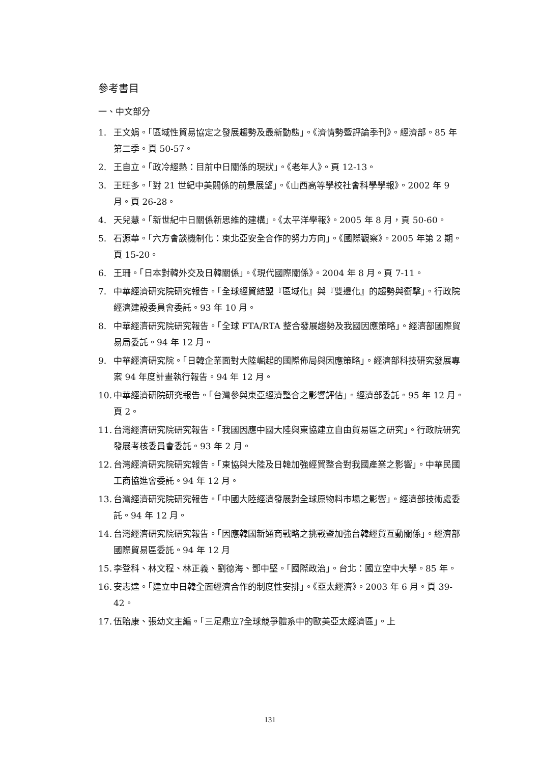參考書目
一、中文部分
1. 王文娟。「區域性貿易協定之發展趨勢及最新動態」。《濟情勢暨評論季刊》。經濟部。85 年第二季。頁 50-57。
2. 王自立。「政冷經熱：目前中日關係的現狀」。《老年人》。頁 12-13。
3. 王旺多。「對 21 世紀中美關係的前景展望」。《山西高等學校社會科學學報》。2002 年 9 月。頁 26-28。
4. 天兒慧。「新世紀中日關係新思維的建構」。《太平洋學報》。2005 年 8 月，頁 50-60。
5. 石源華。「六方會談機制化：東北亞安全合作的努力方向」。《國際觀察》。2005 年第 2 期。頁 15-20。
6. 王珊。「日本對韓外交及日韓關係」。《現代國際關係》。2004 年 8 月。頁 7-11。
7. 中華經濟研究院研究報告。「全球經貿結盟『區域化』與『雙邊化』的趨勢與衝擊」。行政院經濟建設委員會委託。93 年 10 月。
8. 中華經濟研究院研究報告。「全球 FTA/RTA 整合發展趨勢及我國因應策略」。經濟部國際貿易局委託。94 年 12 月。
9. 中華經濟研究院。「日韓企業面對大陸崛起的國際佈局與因應策略」。經濟部科技研究發展專案 94 年度計畫執行報告。94 年 12 月。
10. 中華經濟研院研究報告。「台灣參與東亞經濟整合之影響評估」。經濟部委託。95 年 12 月。頁 2。
11. 台灣經濟研究院研究報告。「我國因應中國大陸與東協建立自由貿易區之研究」。行政院研究發展考核委員會委託。93 年 2 月。
12. 台灣經濟研究院研究報告。「東協與大陸及日韓加強經貿整合對我國產業之影響」。中華民國工商協進會委託。94 年 12 月。
13. 台灣經濟研究院研究報告。「中國大陸經濟發展對全球原物料市場之影響」。經濟部技術處委託。94 年 12 月。
14. 台灣經濟研究院研究報告。「因應韓國新通商戰略之挑戰暨加強台韓經貿互動關係」。經濟部國際貿易區委託。94 年 12 月
15. 李登科、林文程、林正義、劉德海、鄧中堅。「國際政治」。台北：國立空中大學。85 年。
16. 安志達。「建立中日韓全面經濟合作的制度性安排」。《亞太經濟》。2003 年 6 月。頁 39-42。
17. 伍貽康、張幼文主編。「三足鼎立?全球競爭體系中的歐美亞太經濟區」。上
131